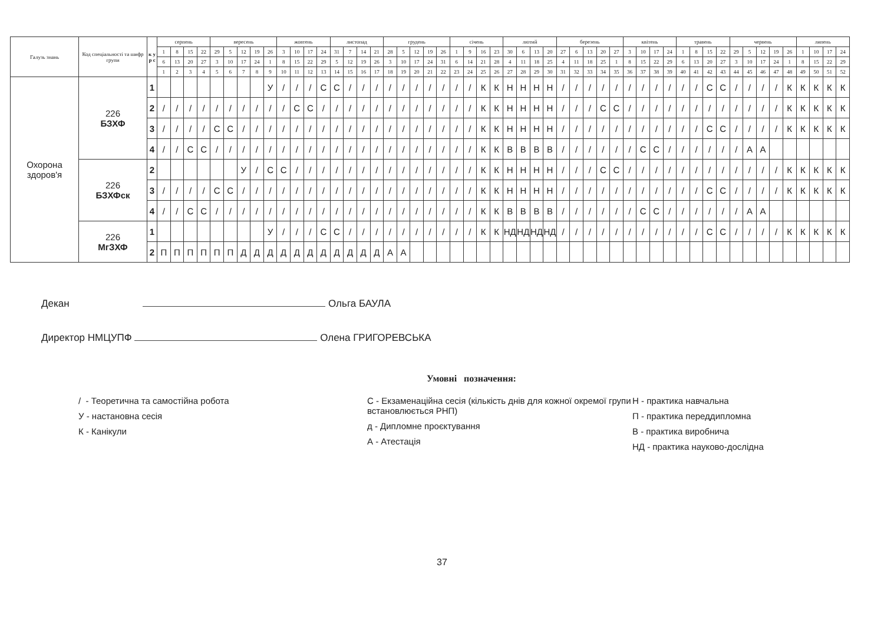| Галузь знань | Код спеціальності та шифр групи | к у р с | серпень | | | | вересень | | | | | жовтень | | | | листопад | | | | грудень | | | | | січень | | | | лютий | | | | березень | | | | | квітень | | | | травень | | | | червень | | | | | липень | | | |
| --- | --- | --- | --- | --- | --- | --- | --- | --- | --- | --- | --- | --- | --- | --- | --- | --- | --- | --- | --- | --- | --- | --- | --- | --- | --- | --- | --- | --- | --- | --- | --- | --- | --- | --- | --- | --- | --- | --- | --- | --- | --- | --- | --- | --- | --- | --- | --- | --- | --- | --- | --- | --- | --- | --- |
| | | | 1 | 8 | 15 | 22 | 29 | 5 | 12 | 19 | 26 | 3 | 10 | 17 | 24 | 31 | 7 | 14 | 21 | 28 | 5 | 12 | 19 | 26 | 1 | 9 | 16 | 23 | 30 | 6 | 13 | 20 | 27 | 6 | 13 | 20 | 27 | 3 | 10 | 17 | 24 | 1 | 8 | 15 | 22 | 29 | 5 | 12 | 19 | 26 | 1 | 10 | 17 | 24 |
| | | | 6 | 13 | 20 | 27 | 3 | 10 | 17 | 24 | 1 | 8 | 15 | 22 | 29 | 5 | 12 | 19 | 26 | 3 | 10 | 17 | 24 | 31 | 6 | 14 | 21 | 28 | 4 | 11 | 18 | 25 | 4 | 11 | 18 | 25 | 1 | 8 | 15 | 22 | 29 | 6 | 13 | 20 | 27 | 3 | 10 | 17 | 24 | 1 | 8 | 15 | 22 | 29 |
| | | | 1 | 2 | 3 | 4 | 5 | 6 | 7 | 8 | 9 | 10 | 11 | 12 | 13 | 14 | 15 | 16 | 17 | 18 | 19 | 20 | 21 | 22 | 23 | 24 | 25 | 26 | 27 | 28 | 29 | 30 | 31 | 32 | 33 | 34 | 35 | 36 | 37 | 38 | 39 | 40 | 41 | 42 | 43 | 44 | 45 | 46 | 47 | 48 | 49 | 50 | 51 | 52 |
| Охорона здоров'я | 226 БЗХФ | 1 | | | | | | | | | У | / | / | / | С | С | / | / | / | / | / | / | / | / | / | / | К | К | Н | Н | Н | Н | / | / | / | / | / | / | / | / | / | / | / | С | С | / | / | / | / | К | К | К | К | К |
| | | 2 | / | / | / | / | / | / | / | / | / | / | С | С | / | / | / | / | / | / | / | / | / | / | / | / | К | К | Н | Н | Н | Н | / | / | / | С | С | / | / | / | / | / | / | / | / | / | / | / | / | К | К | К | К | К |
| | | 3 | / | / | / | / | С | С | / | / | / | / | / | / | / | / | / | / | / | / | / | / | / | / | / | / | К | К | Н | Н | Н | Н | / | / | / | / | / | / | / | / | / | / | / | С | С | / | / | / | / | К | К | К | К | К |
| | | 4 | / | / | С | С | / | / | / | / | / | / | / | / | / | / | / | / | / | / | / | / | / | / | / | / | К | К | В | В | В | В | / | / | / | / | / | / | С | С | / | / | / | / | / | / | А | А | | | | | | |
| | 226 БЗХФск | 2 | | | | | | | У | / | С | С | / | / | / | / | / | / | / | / | / | / | / | / | / | / | К | К | Н | Н | Н | Н | / | / | / | С | С | / | / | / | / | / | / | / | / | / | / | / | / | К | К | К | К | К |
| | | 3 | / | / | / | / | С | С | / | / | / | / | / | / | / | / | / | / | / | / | / | / | / | / | / | / | К | К | Н | Н | Н | Н | / | / | / | / | / | / | / | / | / | / | / | С | С | / | / | / | / | К | К | К | К | К |
| | | 4 | / | / | С | С | / | / | / | / | / | / | / | / | / | / | / | / | / | / | / | / | / | / | / | / | К | К | В | В | В | В | / | / | / | / | / | / | С | С | / | / | / | / | / | / | А | А | | | | | | |
| | 226 МгЗХФ | 1 | | | | | | | | | У | / | / | / | С | С | / | / | / | / | / | / | / | / | / | / | К | К | НД | НД | НД | НД | / | / | / | / | / | / | / | / | / | / | / | С | С | / | / | / | / | К | К | К | К | К |
| | | 2 | П | П | П | П | П | П | Д | Д | Д | Д | Д | Д | Д | Д | Д | Д | Д | А | А | | | | | | | | | | | | | | | | | | | | | | | | | | | | | | | | | |
Декан Ольга БАУЛА
Директор НМЦУПФ Олена ГРИГОРЕВСЬКА
Умовні позначення:
/ - Теоретична та самостійна робота
У - настановна сесія
К - Канікули
С - Екзаменаційна сесія (кількість днів для кожної окремої групи встановлюється РНП)
д - Дипломне проєктування
А - Атестація
Н - практика навчальна
П - практика переддипломна
В - практика виробнича
НД - практика науково-дослідна
37